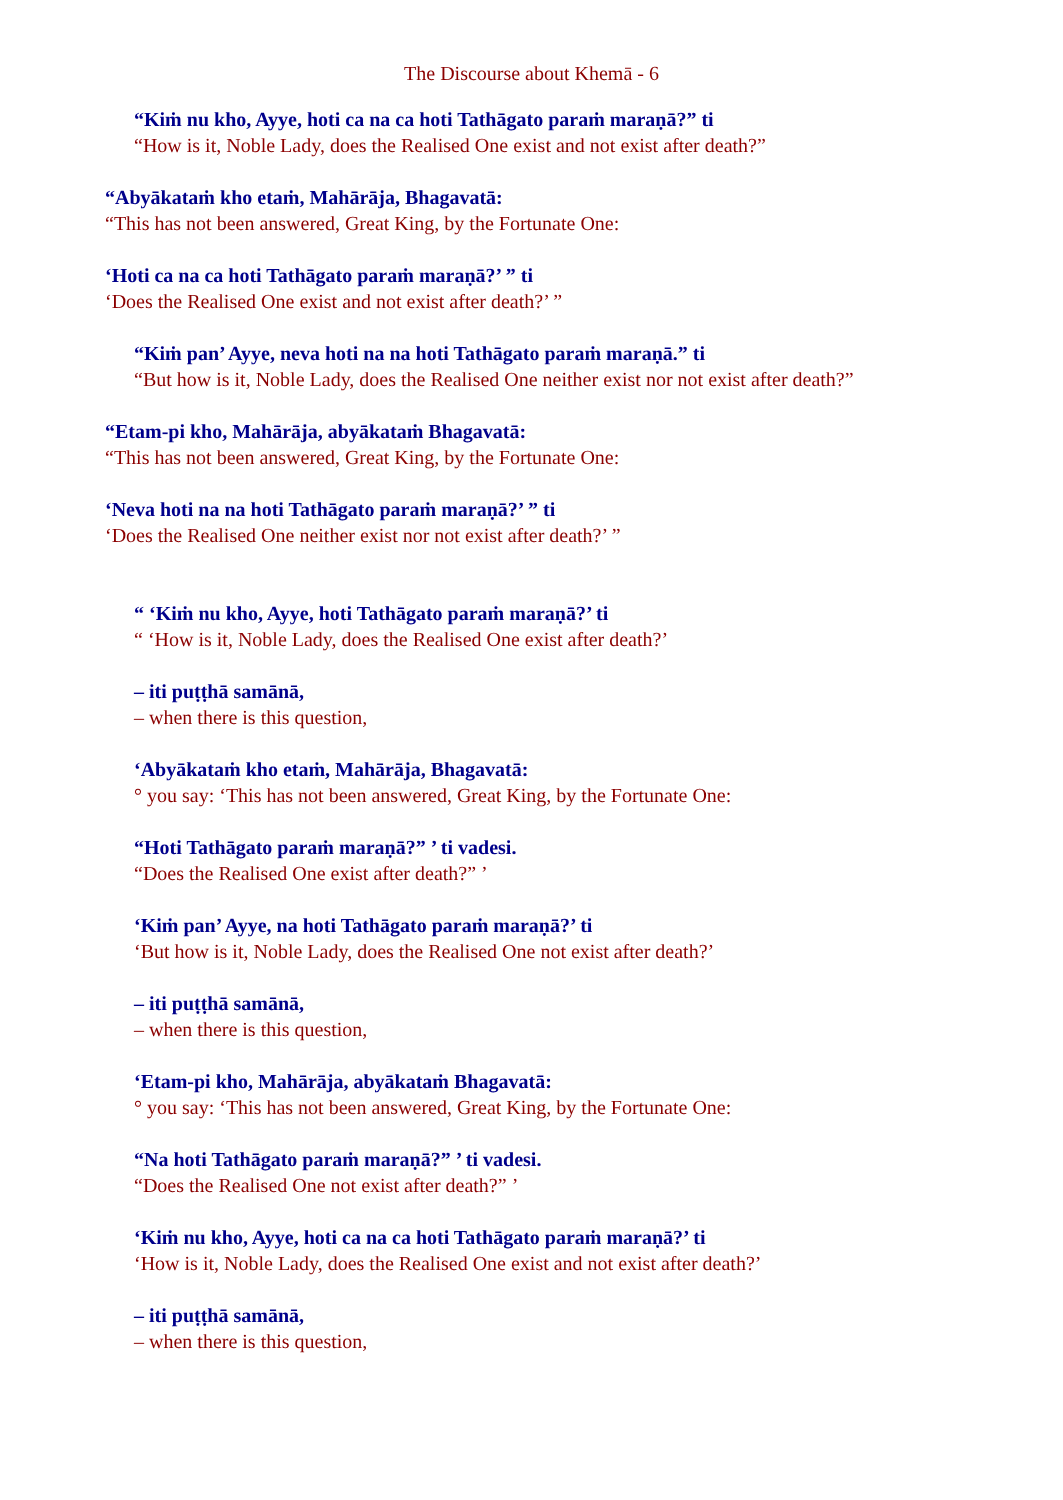The Discourse about Khemā - 6
“Kiṁ nu kho, Ayye, hoti ca na ca hoti Tathāgato paraṁ maraṇā?” ti
“How is it, Noble Lady, does the Realised One exist and not exist after death?”
“Abyākataṁ kho etaṁ, Mahārāja, Bhagavatā:
“This has not been answered, Great King, by the Fortunate One:
‘Hoti ca na ca hoti Tathāgato paraṁ maraṇā?’ ” ti
‘Does the Realised One exist and not exist after death?’ ”
“Kiṁ pan’ Ayye, neva hoti na na hoti Tathāgato paraṁ maraṇā.” ti
“But how is it, Noble Lady, does the Realised One neither exist nor not exist after death?”
“Etam-pi kho, Mahārāja, abyākataṁ Bhagavatā:
“This has not been answered, Great King, by the Fortunate One:
‘Neva hoti na na hoti Tathāgato paraṁ maraṇā?’ ” ti
‘Does the Realised One neither exist nor not exist after death?’ ”
“ ‘Kiṁ nu kho, Ayye, hoti Tathāgato paraṁ maraṇā?’ ti
“ ‘How is it, Noble Lady, does the Realised One exist after death?’
– iti puṭṭhā samānā,
– when there is this question,
‘Abyākataṁ kho etaṁ, Mahārāja, Bhagavatā:
° you say: ‘This has not been answered, Great King, by the Fortunate One:
“Hoti Tathāgato paraṁ maraṇā?” ’ ti vadesi.
“Does the Realised One exist after death?” ’
‘Kiṁ pan’ Ayye, na hoti Tathāgato paraṁ maraṇā?’ ti
‘But how is it, Noble Lady, does the Realised One not exist after death?’
– iti puṭṭhā samānā,
– when there is this question,
‘Etam-pi kho, Mahārāja, abyākataṁ Bhagavatā:
° you say: ‘This has not been answered, Great King, by the Fortunate One:
“Na hoti Tathāgato paraṁ maraṇā?” ’ ti vadesi.
“Does the Realised One not exist after death?” ’
‘Kiṁ nu kho, Ayye, hoti ca na ca hoti Tathāgato paraṁ maraṇā?’ ti
‘How is it, Noble Lady, does the Realised One exist and not exist after death?’
– iti puṭṭhā samānā,
– when there is this question,